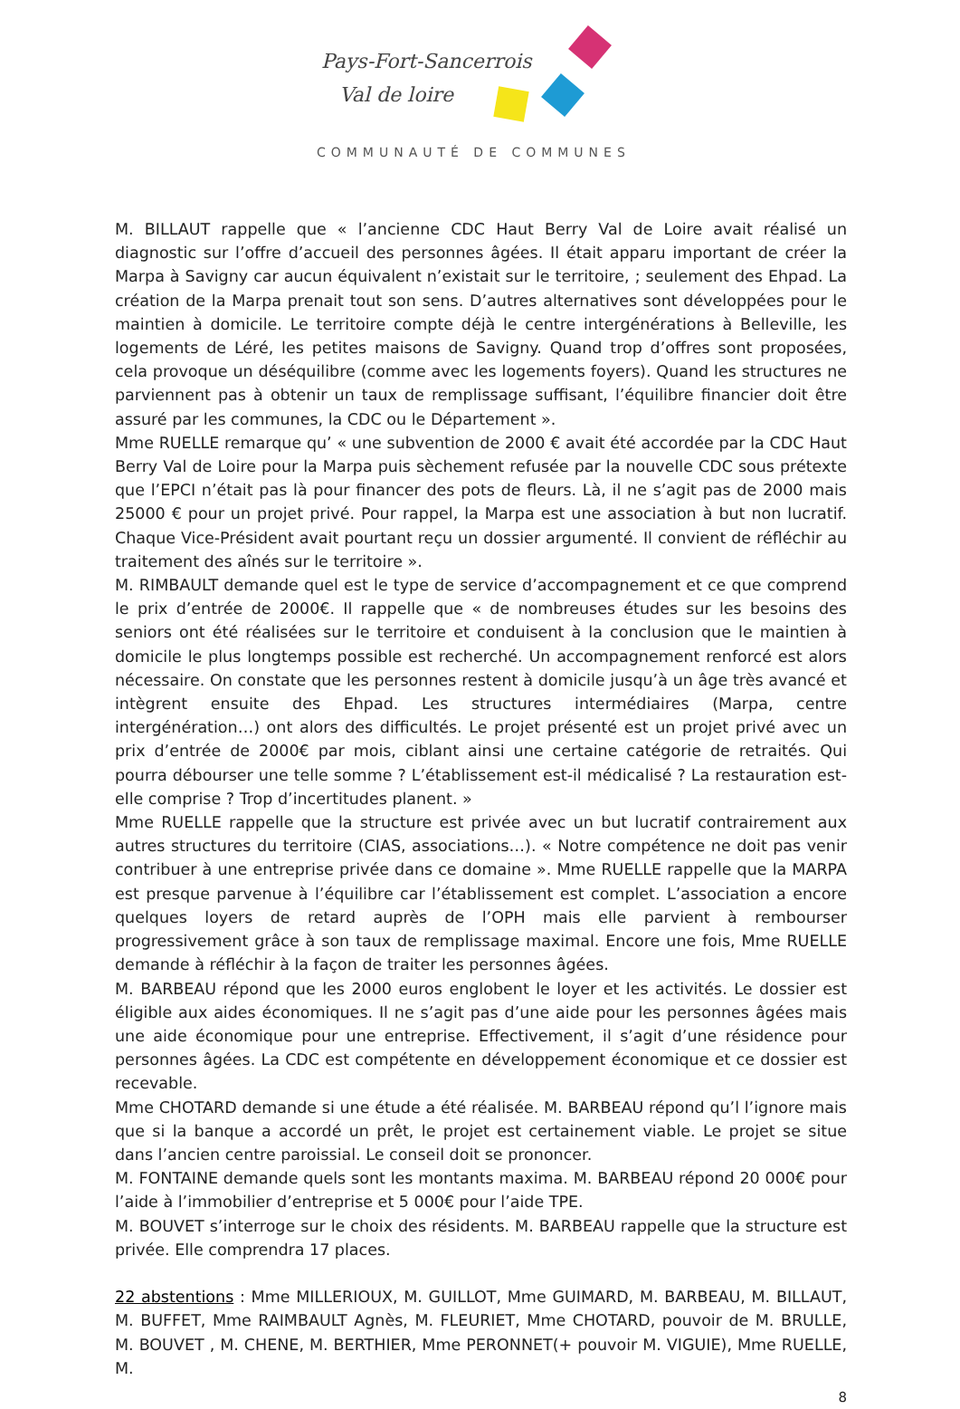Pays-Fort-Sancerrois
Val de loire
COMMUNAUTÉ DE COMMUNES
M. BILLAUT rappelle que « l’ancienne CDC Haut Berry Val de Loire avait réalisé un diagnostic sur l’offre d’accueil des personnes âgées. Il était apparu important de créer la Marpa à Savigny car aucun équivalent n’existait sur le territoire, ; seulement des Ehpad. La création de la Marpa prenait tout son sens. D’autres alternatives sont développées pour le maintien à domicile. Le territoire compte déjà le centre intergénérations à Belleville, les logements de Léré, les petites maisons de Savigny. Quand trop d’offres sont proposées, cela provoque un déséquilibre (comme avec les logements foyers). Quand les structures ne parviennent pas à obtenir un taux de remplissage suffisant, l’équilibre financier doit être assuré par les communes, la CDC ou le Département ».
Mme RUELLE remarque qu’ « une subvention de 2000 € avait été accordée par la CDC Haut Berry Val de Loire pour la Marpa puis sèchement refusée par la nouvelle CDC sous prétexte que l’EPCI n’était pas là pour financer des pots de fleurs. Là, il ne s’agit pas de 2000 mais 25000 € pour un projet privé. Pour rappel, la Marpa est une association à but non lucratif. Chaque Vice-Président avait pourtant reçu un dossier argumenté. Il convient de réfléchir au traitement des aînés sur le territoire ».
M. RIMBAULT demande quel est le type de service d’accompagnement et ce que comprend le prix d’entrée de 2000€. Il rappelle que « de nombreuses études sur les besoins des seniors ont été réalisées sur le territoire et conduisent à la conclusion que le maintien à domicile le plus longtemps possible est recherché. Un accompagnement renforcé est alors nécessaire. On constate que les personnes restent à domicile jusqu’à un âge très avancé et intègrent ensuite des Ehpad. Les structures intermédiaires (Marpa, centre intergénération…) ont alors des difficultés. Le projet présenté est un projet privé avec un prix d’entrée de 2000€ par mois, ciblant ainsi une certaine catégorie de retraités. Qui pourra débourser une telle somme ? L’établissement est-il médicalisé ? La restauration est-elle comprise ? Trop d’incertitudes planent. »
Mme RUELLE rappelle que la structure est privée avec un but lucratif contrairement aux autres structures du territoire (CIAS, associations…). « Notre compétence ne doit pas venir contribuer à une entreprise privée dans ce domaine ». Mme RUELLE rappelle que la MARPA est presque parvenue à l’équilibre car l’établissement est complet. L’association a encore quelques loyers de retard auprès de l’OPH mais elle parvient à rembourser progressivement grâce à son taux de remplissage maximal. Encore une fois, Mme RUELLE demande à réfléchir à la façon de traiter les personnes âgées.
M. BARBEAU répond que les 2000 euros englobent le loyer et les activités. Le dossier est éligible aux aides économiques. Il ne s’agit pas d’une aide pour les personnes âgées mais une aide économique pour une entreprise. Effectivement, il s’agit d’une résidence pour personnes âgées. La CDC est compétente en développement économique et ce dossier est recevable.
Mme CHOTARD demande si une étude a été réalisée. M. BARBEAU répond qu’l l’ignore mais que si la banque a accordé un prêt, le projet est certainement viable. Le projet se situe dans l’ancien centre paroissial. Le conseil doit se prononcer.
M. FONTAINE demande quels sont les montants maxima. M. BARBEAU répond 20 000€ pour l’aide à l’immobilier d’entreprise et 5 000€ pour l’aide TPE.
M. BOUVET s’interroge sur le choix des résidents. M. BARBEAU rappelle que la structure est privée. Elle comprendra 17 places.
22 abstentions : Mme MILLERIOUX, M. GUILLOT, Mme GUIMARD, M. BARBEAU, M. BILLAUT, M. BUFFET, Mme RAIMBAULT Agnès, M. FLEURIET, Mme CHOTARD, pouvoir de M. BRULLE, M. BOUVET , M. CHENE, M. BERTHIER, Mme PERONNET(+ pouvoir M. VIGUIE), Mme RUELLE, M.
8